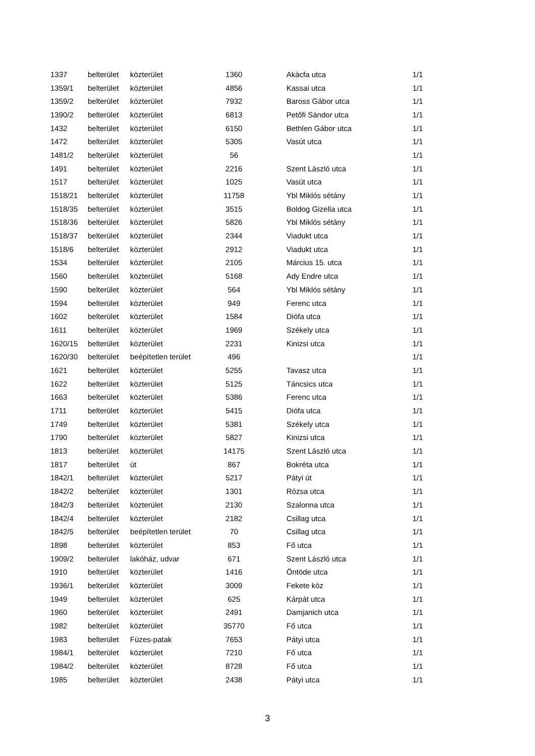| 1337 | belterület | közterület | 1360 | | Akácfa utca | 1/1 |
| 1359/1 | belterület | közterület | 4856 | | Kassai utca | 1/1 |
| 1359/2 | belterület | közterület | 7932 | | Baross Gábor utca | 1/1 |
| 1390/2 | belterület | közterület | 6813 | | Petőfi Sándor utca | 1/1 |
| 1432 | belterület | közterület | 6150 | | Bethlen Gábor utca | 1/1 |
| 1472 | belterület | közterület | 5305 | | Vasút utca | 1/1 |
| 1481/2 | belterület | közterület | 56 | | | 1/1 |
| 1491 | belterület | közterület | 2216 | | Szent László utca | 1/1 |
| 1517 | belterület | közterület | 1025 | | Vasút utca | 1/1 |
| 1518/21 | belterület | közterület | 11758 | | Ybl Miklós sétány | 1/1 |
| 1518/35 | belterület | közterület | 3515 | | Boldog Gizella utca | 1/1 |
| 1518/36 | belterület | közterület | 5826 | | Ybl Miklós sétány | 1/1 |
| 1518/37 | belterület | közterület | 2344 | | Viadukt utca | 1/1 |
| 1518/6 | belterület | közterület | 2912 | | Viadukt utca | 1/1 |
| 1534 | belterület | közterület | 2105 | | Március 15. utca | 1/1 |
| 1560 | belterület | közterület | 5168 | | Ady Endre utca | 1/1 |
| 1590 | belterület | közterület | 564 | | Ybl Miklós sétány | 1/1 |
| 1594 | belterület | közterület | 949 | | Ferenc utca | 1/1 |
| 1602 | belterület | közterület | 1584 | | Diófa utca | 1/1 |
| 1611 | belterület | közterület | 1969 | | Székely utca | 1/1 |
| 1620/15 | belterület | közterület | 2231 | | Kinizsi utca | 1/1 |
| 1620/30 | belterület | beépítetlen terület | 496 | | | 1/1 |
| 1621 | belterület | közterület | 5255 | | Tavasz utca | 1/1 |
| 1622 | belterület | közterület | 5125 | | Táncsics utca | 1/1 |
| 1663 | belterület | közterület | 5386 | | Ferenc utca | 1/1 |
| 1711 | belterület | közterület | 5415 | | Diófa utca | 1/1 |
| 1749 | belterület | közterület | 5381 | | Székely utca | 1/1 |
| 1790 | belterület | közterület | 5827 | | Kinizsi utca | 1/1 |
| 1813 | belterület | közterület | 14175 | | Szent László utca | 1/1 |
| 1817 | belterület | út | 867 | | Bokréta utca | 1/1 |
| 1842/1 | belterület | közterület | 5217 | | Pátyi út | 1/1 |
| 1842/2 | belterület | közterület | 1301 | | Rózsa utca | 1/1 |
| 1842/3 | belterület | közterület | 2130 | | Szalonna utca | 1/1 |
| 1842/4 | belterület | közterület | 2182 | | Csillag utca | 1/1 |
| 1842/5 | belterület | beépítetlen terület | 70 | | Csillag utca | 1/1 |
| 1898 | belterület | közterület | 853 | | Fő utca | 1/1 |
| 1909/2 | belterület | lakóház, udvar | 671 | | Szent László utca | 1/1 |
| 1910 | belterület | közterület | 1416 | | Öntöde utca | 1/1 |
| 1936/1 | belterület | közterület | 3009 | | Fekete köz | 1/1 |
| 1949 | belterület | közterület | 625 | | Kárpát utca | 1/1 |
| 1960 | belterület | közterület | 2491 | | Damjanich utca | 1/1 |
| 1982 | belterület | közterület | 35770 | | Fő utca | 1/1 |
| 1983 | belterület | Füzes-patak | 7653 | | Pátyi utca | 1/1 |
| 1984/1 | belterület | közterület | 7210 | | Fő utca | 1/1 |
| 1984/2 | belterület | közterület | 8728 | | Fő utca | 1/1 |
| 1985 | belterület | közterület | 2438 | | Pátyi utca | 1/1 |
3